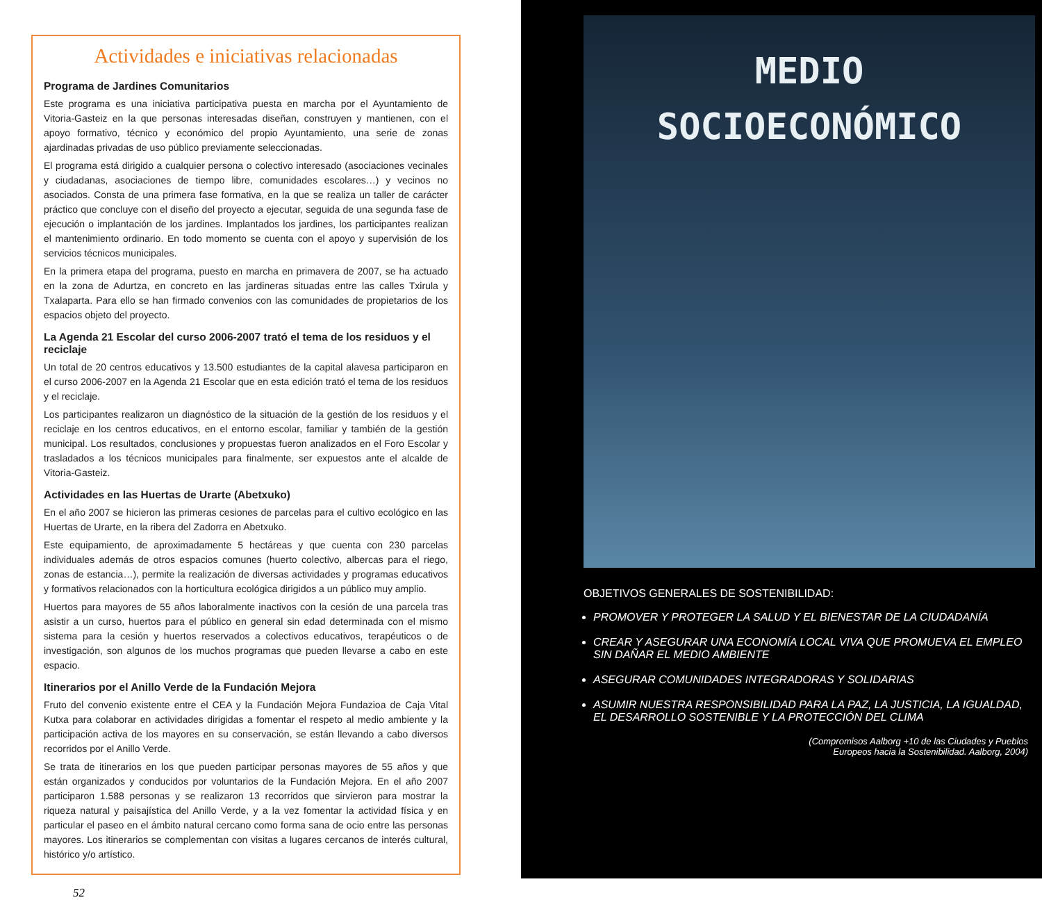Actividades e iniciativas relacionadas
Programa de Jardines Comunitarios
Este programa es una iniciativa participativa puesta en marcha por el Ayuntamiento de Vitoria-Gasteiz en la que personas interesadas diseñan, construyen y mantienen, con el apoyo formativo, técnico y económico del propio Ayuntamiento, una serie de zonas ajardinadas privadas de uso público previamente seleccionadas.
El programa está dirigido a cualquier persona o colectivo interesado (asociaciones vecinales y ciudadanas, asociaciones de tiempo libre, comunidades escolares…) y vecinos no asociados. Consta de una primera fase formativa, en la que se realiza un taller de carácter práctico que concluye con el diseño del proyecto a ejecutar, seguida de una segunda fase de ejecución o implantación de los jardines. Implantados los jardines, los participantes realizan el mantenimiento ordinario. En todo momento se cuenta con el apoyo y supervisión de los servicios técnicos municipales.
En la primera etapa del programa, puesto en marcha en primavera de 2007, se ha actuado en la zona de Adurtza, en concreto en las jardineras situadas entre las calles Txirula y Txalaparta. Para ello se han firmado convenios con las comunidades de propietarios de los espacios objeto del proyecto.
La Agenda 21 Escolar del curso 2006-2007 trató el tema de los residuos y el reciclaje
Un total de 20 centros educativos y 13.500 estudiantes de la capital alavesa participaron en el curso 2006-2007 en la Agenda 21 Escolar que en esta edición trató el tema de los residuos y el reciclaje.
Los participantes realizaron un diagnóstico de la situación de la gestión de los residuos y el reciclaje en los centros educativos, en el entorno escolar, familiar y también de la gestión municipal. Los resultados, conclusiones y propuestas fueron analizados en el Foro Escolar y trasladados a los técnicos municipales para finalmente, ser expuestos ante el alcalde de Vitoria-Gasteiz.
Actividades en las Huertas de Urarte (Abetxuko)
En el año 2007 se hicieron las primeras cesiones de parcelas para el cultivo ecológico en las Huertas de Urarte, en la ribera del Zadorra en Abetxuko.
Este equipamiento, de aproximadamente 5 hectáreas y que cuenta con 230 parcelas individuales además de otros espacios comunes (huerto colectivo, albercas para el riego, zonas de estancia…), permite la realización de diversas actividades y programas educativos y formativos relacionados con la horticultura ecológica dirigidos a un público muy amplio.
Huertos para mayores de 55 años laboralmente inactivos con la cesión de una parcela tras asistir a un curso, huertos para el público en general sin edad determinada con el mismo sistema para la cesión y huertos reservados a colectivos educativos, terapéuticos o de investigación, son algunos de los muchos programas que pueden llevarse a cabo en este espacio.
Itinerarios por el Anillo Verde de la Fundación Mejora
Fruto del convenio existente entre el CEA y la Fundación Mejora Fundazioa de Caja Vital Kutxa para colaborar en actividades dirigidas a fomentar el respeto al medio ambiente y la participación activa de los mayores en su conservación, se están llevando a cabo diversos recorridos por el Anillo Verde.
Se trata de itinerarios en los que pueden participar personas mayores de 55 años y que están organizados y conducidos por voluntarios de la Fundación Mejora. En el año 2007 participaron 1.588 personas y se realizaron 13 recorridos que sirvieron para mostrar la riqueza natural y paisajística del Anillo Verde, y a la vez fomentar la actividad física y en particular el paseo en el ámbito natural cercano como forma sana de ocio entre las personas mayores. Los itinerarios se complementan con visitas a lugares cercanos de interés cultural, histórico y/o artístico.
52
MEDIO
SOCIOECONÓMICO
OBJETIVOS GENERALES DE SOSTENIBILIDAD:
PROMOVER Y PROTEGER LA SALUD Y EL BIENESTAR DE LA CIUDADANÍA
CREAR Y ASEGURAR UNA ECONOMÍA LOCAL VIVA QUE PROMUEVA EL EMPLEO SIN DAÑAR EL MEDIO AMBIENTE
ASEGURAR COMUNIDADES INTEGRADORAS Y SOLIDARIAS
ASUMIR NUESTRA RESPONSIBILIDAD PARA LA PAZ, LA JUSTICIA, LA IGUALDAD, EL DESARROLLO SOSTENIBLE Y LA PROTECCIÓN DEL CLIMA
(Compromisos Aalborg +10 de las Ciudades y Pueblos
Europeos hacia la Sostenibilidad. Aalborg, 2004)